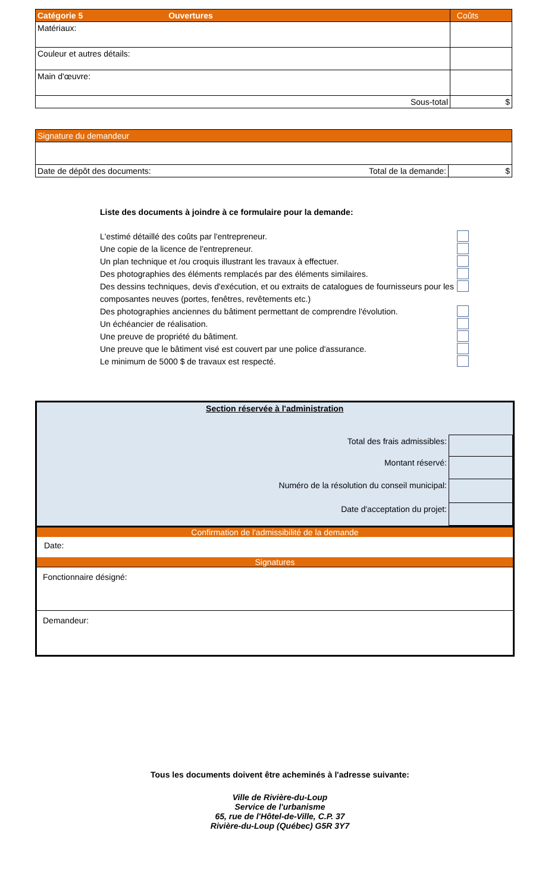| Catégorie 5 Ouvertures | Coûts |
| --- | --- |
| Matériaux: | |
| Couleur et autres détails: | |
| Main d'œuvre: | |
| Sous-total | $ |
| Signature du demandeur | |
| --- | --- |
| Date de dépôt des documents: Total de la demande: | $ |
Liste des documents à joindre à ce formulaire pour la demande:
L'estimé détaillé des coûts par l'entrepreneur.
Une copie de la licence de l'entrepreneur.
Un plan technique et /ou croquis illustrant les travaux à effectuer.
Des photographies des éléments remplacés par des éléments similaires.
Des dessins techniques, devis d'exécution, et ou extraits de catalogues de fournisseurs pour les composantes neuves (portes, fenêtres, revêtements etc.)
Des photographies anciennes du bâtiment permettant de comprendre l'évolution.
Un échéancier de réalisation.
Une preuve de propriété du bâtiment.
Une preuve que le bâtiment visé est couvert par une police d'assurance.
Le minimum de 5000 $ de travaux est respecté.
| Section réservée à l'administration | |
| Total des frais admissibles: | |
| Montant réservé: | |
| Numéro de la résolution du conseil municipal: | |
| Date d'acceptation du projet: | |
Confirmation de l'admissibilité de la demande
Date:
Signatures
Fonctionnaire désigné:
Demandeur:
Tous les documents doivent être acheminés à l'adresse suivante:
Ville de Rivière-du-Loup
Service de l'urbanisme
65, rue de l'Hôtel-de-Ville, C.P. 37
Rivière-du-Loup (Québec) G5R 3Y7